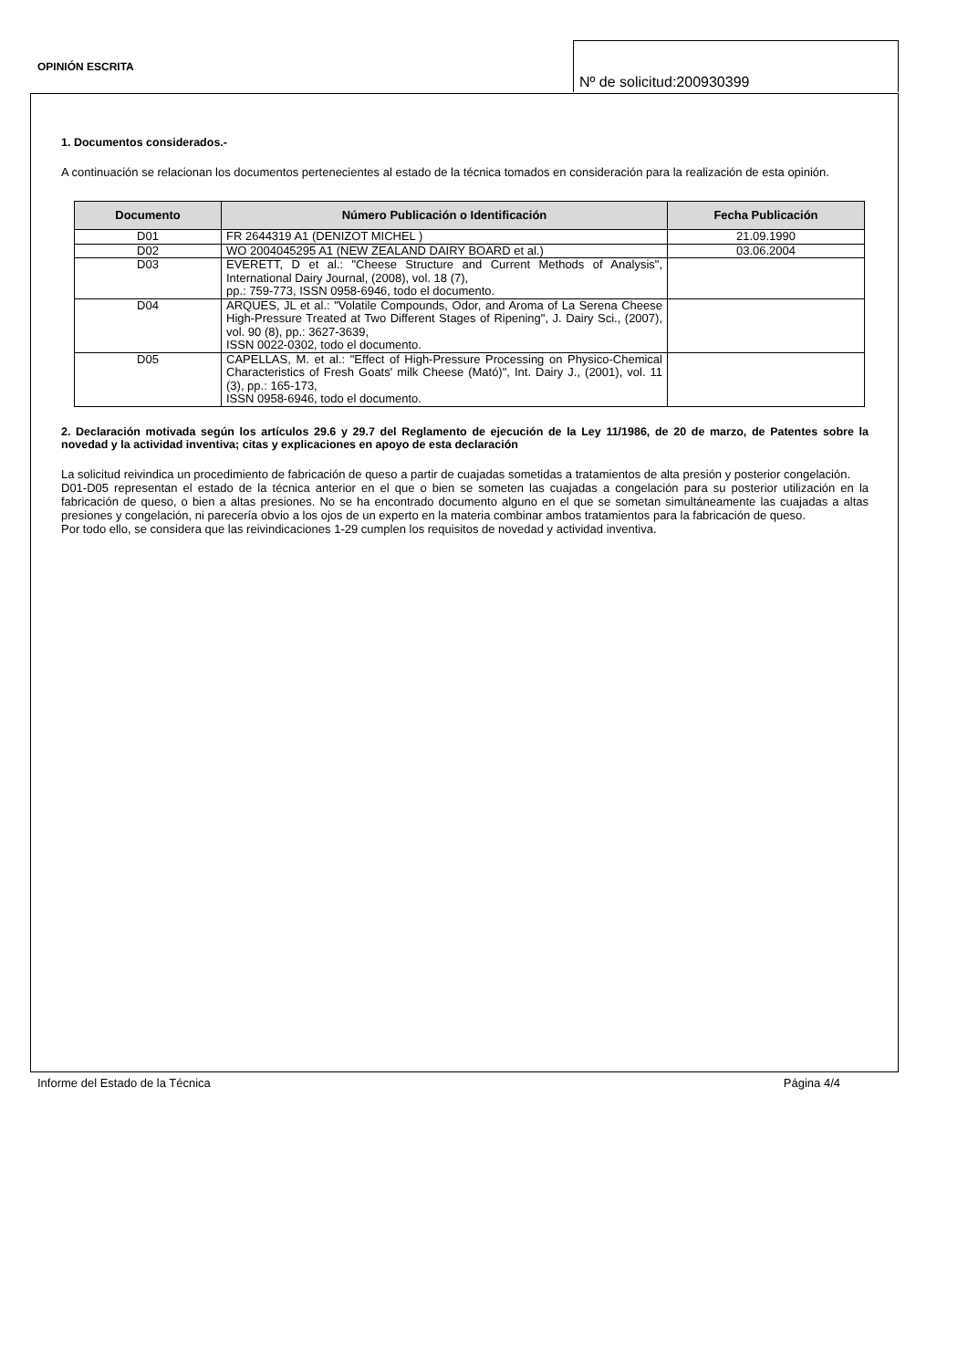OPINIÓN ESCRITA
Nº de solicitud:200930399
1. Documentos considerados.-
A continuación se relacionan los documentos pertenecientes al estado de la técnica tomados en consideración para la realización de esta opinión.
| Documento | Número Publicación o Identificación | Fecha Publicación |
| --- | --- | --- |
| D01 | FR 2644319 A1 (DENIZOT MICHEL ) | 21.09.1990 |
| D02 | WO 2004045295 A1 (NEW ZEALAND DAIRY BOARD et al.) | 03.06.2004 |
| D03 | EVERETT, D et al.: "Cheese Structure and Current Methods of Analysis", International Dairy Journal, (2008), vol. 18 (7), pp.: 759-773, ISSN 0958-6946, todo el documento. | |
| D04 | ARQUES, JL et al.: "Volatile Compounds, Odor, and Aroma of La Serena Cheese High-Pressure Treated at Two Different Stages of Ripening", J. Dairy Sci., (2007), vol. 90 (8), pp.: 3627-3639, ISSN 0022-0302, todo el documento. | |
| D05 | CAPELLAS, M. et al.: "Effect of High-Pressure Processing on Physico-Chemical Characteristics of Fresh Goats' milk Cheese (Mató)", Int. Dairy J., (2001), vol. 11 (3), pp.: 165-173, ISSN 0958-6946, todo el documento. | |
2. Declaración motivada según los artículos 29.6 y 29.7 del Reglamento de ejecución de la Ley 11/1986, de 20 de marzo, de Patentes sobre la novedad y la actividad inventiva; citas y explicaciones en apoyo de esta declaración
La solicitud reivindica un procedimiento de fabricación de queso a partir de cuajadas sometidas a tratamientos de alta presión y posterior congelación.
D01-D05 representan el estado de la técnica anterior en el que o bien se someten las cuajadas a congelación para su posterior utilización en la fabricación de queso, o bien a altas presiones. No se ha encontrado documento alguno en el que se sometan simultáneamente las cuajadas a altas presiones y congelación, ni parecería obvio a los ojos de un experto en la materia combinar ambos tratamientos para la fabricación de queso.
Por todo ello, se considera que las reivindicaciones 1-29 cumplen los requisitos de novedad y actividad inventiva.
Informe del Estado de la Técnica Página 4/4